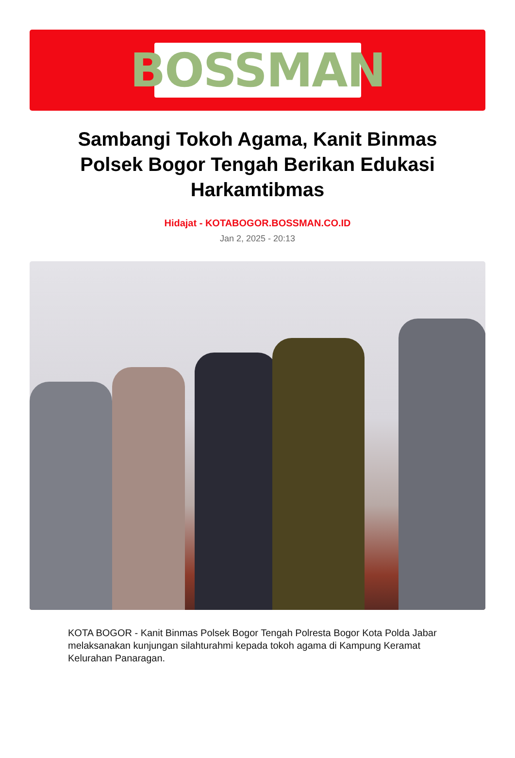BOSSMAN
Sambangi Tokoh Agama, Kanit Binmas Polsek Bogor Tengah Berikan Edukasi Harkamtibmas
Hidajat - KOTABOGOR.BOSSMAN.CO.ID
Jan 2, 2025 - 20:13
KOTA BOGOR - Kanit Binmas Polsek Bogor Tengah Polresta Bogor Kota Polda Jabar melaksanakan kunjungan silahturahmi kepada tokoh agama di Kampung Keramat Kelurahan Panaragan.